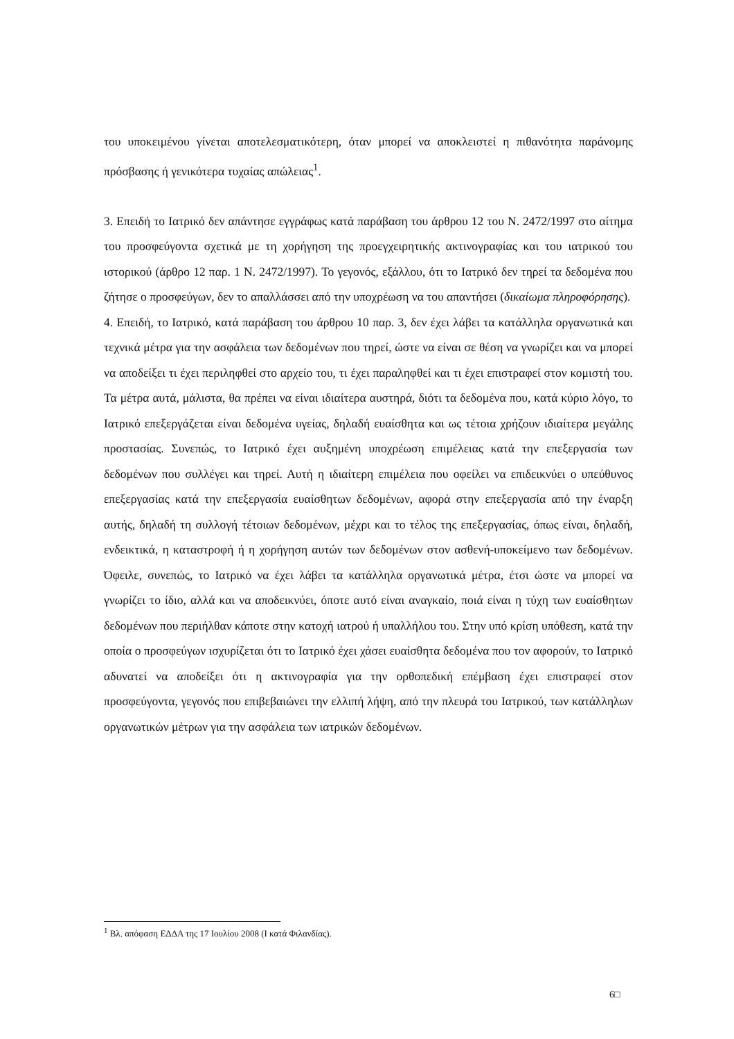του υποκειμένου γίνεται αποτελεσματικότερη, όταν μπορεί να αποκλειστεί η πιθανότητα παράνομης πρόσβασης ή γενικότερα τυχαίας απώλειας<sup>1</sup>.
3. Επειδή το Ιατρικό δεν απάντησε εγγράφως κατά παράβαση του άρθρου 12 του Ν. 2472/1997 στο αίτημα του προσφεύγοντα σχετικά με τη χορήγηση της προεγχειρητικής ακτινογραφίας και του ιατρικού του ιστορικού (άρθρο 12 παρ. 1 Ν. 2472/1997). Το γεγονός, εξάλλου, ότι το Ιατρικό δεν τηρεί τα δεδομένα που ζήτησε ο προσφεύγων, δεν το απαλλάσσει από την υποχρέωση να του απαντήσει (δικαίωμα πληροφόρησης).
4. Επειδή, το Ιατρικό, κατά παράβαση του άρθρου 10 παρ. 3, δεν έχει λάβει τα κατάλληλα οργανωτικά και τεχνικά μέτρα για την ασφάλεια των δεδομένων που τηρεί, ώστε να είναι σε θέση να γνωρίζει και να μπορεί να αποδείξει τι έχει περιληφθεί στο αρχείο του, τι έχει παραληφθεί και τι έχει επιστραφεί στον κομιστή του. Τα μέτρα αυτά, μάλιστα, θα πρέπει να είναι ιδιαίτερα αυστηρά, διότι τα δεδομένα που, κατά κύριο λόγο, το Ιατρικό επεξεργάζεται είναι δεδομένα υγείας, δηλαδή ευαίσθητα και ως τέτοια χρήζουν ιδιαίτερα μεγάλης προστασίας. Συνεπώς, το Ιατρικό έχει αυξημένη υποχρέωση επιμέλειας κατά την επεξεργασία των δεδομένων που συλλέγει και τηρεί. Αυτή η ιδιαίτερη επιμέλεια που οφείλει να επιδεικνύει ο υπεύθυνος επεξεργασίας κατά την επεξεργασία ευαίσθητων δεδομένων, αφορά στην επεξεργασία από την έναρξη αυτής, δηλαδή τη συλλογή τέτοιων δεδομένων, μέχρι και το τέλος της επεξεργασίας, όπως είναι, δηλαδή, ενδεικτικά, η καταστροφή ή η χορήγηση αυτών των δεδομένων στον ασθενή-υποκείμενο των δεδομένων. Όφειλε, συνεπώς, το Ιατρικό να έχει λάβει τα κατάλληλα οργανωτικά μέτρα, έτσι ώστε να μπορεί να γνωρίζει το ίδιο, αλλά και να αποδεικνύει, όποτε αυτό είναι αναγκαίο, ποιά είναι η τύχη των ευαίσθητων δεδομένων που περιήλθαν κάποτε στην κατοχή ιατρού ή υπαλλήλου του. Στην υπό κρίση υπόθεση, κατά την οποία ο προσφεύγων ισχυρίζεται ότι το Ιατρικό έχει χάσει ευαίσθητα δεδομένα που τον αφορούν, το Ιατρικό αδυνατεί να αποδείξει ότι η ακτινογραφία για την ορθοπεδική επέμβαση έχει επιστραφεί στον προσφεύγοντα, γεγονός που επιβεβαιώνει την ελλιπή λήψη, από την πλευρά του Ιατρικού, των κατάλληλων οργανωτικών μέτρων για την ασφάλεια των ιατρικών δεδομένων.
<sup>1</sup> Βλ. απόφαση ΕΔΔΑ της 17 Ιουλίου 2008 (Ι κατά Φιλανδίας).
6□